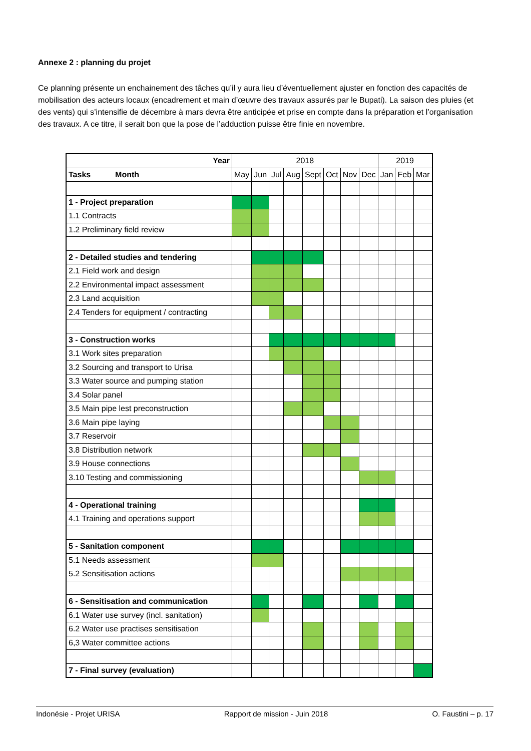Annexe 2 : planning du projet
Ce planning présente un enchainement des tâches qu’il y aura lieu d’éventuellement ajuster en fonction des capacités de mobilisation des acteurs locaux (encadrement et main d’œuvre des travaux assurés par le Bupati). La saison des pluies (et des vents) qui s’intensifie de décembre à mars devra être anticipée et prise en compte dans la préparation et l’organisation des travaux. A ce titre, il serait bon que la pose de l’adduction puisse être finie en novembre.
| Year | 2018 | | | | | | | | 2019 | | |
| --- | --- | --- | --- | --- | --- | --- | --- | --- | --- | --- | --- |
| Tasks Month | May | Jun | Jul | Aug | Sept | Oct | Nov | Dec | Jan | Feb | Mar |
| 1 - Project preparation | | | | | | | | | | | |
| 1.1 Contracts | | | | | | | | | | | |
| 1.2 Preliminary field review | | | | | | | | | | | |
| 2 - Detailed studies and tendering | | | | | | | | | | | |
| 2.1 Field work and design | | | | | | | | | | | |
| 2.2 Environmental impact assessment | | | | | | | | | | | |
| 2.3 Land acquisition | | | | | | | | | | | |
| 2.4 Tenders for equipment / contracting | | | | | | | | | | | |
| 3 - Construction works | | | | | | | | | | | |
| 3.1 Work sites preparation | | | | | | | | | | | |
| 3.2 Sourcing and transport to Urisa | | | | | | | | | | | |
| 3.3 Water source and pumping station | | | | | | | | | | | |
| 3.4 Solar panel | | | | | | | | | | | |
| 3.5 Main pipe lest preconstruction | | | | | | | | | | | |
| 3.6 Main pipe laying | | | | | | | | | | | |
| 3.7 Reservoir | | | | | | | | | | | |
| 3.8 Distribution network | | | | | | | | | | | |
| 3.9 House connections | | | | | | | | | | | |
| 3.10 Testing and commissioning | | | | | | | | | | | |
| 4 - Operational training | | | | | | | | | | | |
| 4.1 Training and operations support | | | | | | | | | | | |
| 5 - Sanitation component | | | | | | | | | | | |
| 5.1 Needs assessment | | | | | | | | | | | |
| 5.2 Sensitisation actions | | | | | | | | | | | |
| 6 - Sensitisation and communication | | | | | | | | | | | |
| 6.1 Water use survey (incl. sanitation) | | | | | | | | | | | |
| 6.2 Water use practises sensitisation | | | | | | | | | | | |
| 6,3 Water committee actions | | | | | | | | | | | |
| 7 - Final survey (evaluation) | | | | | | | | | | | |
Indonésie - Projet URISA Rapport de mission - Juin 2018 O. Faustini – p. 17